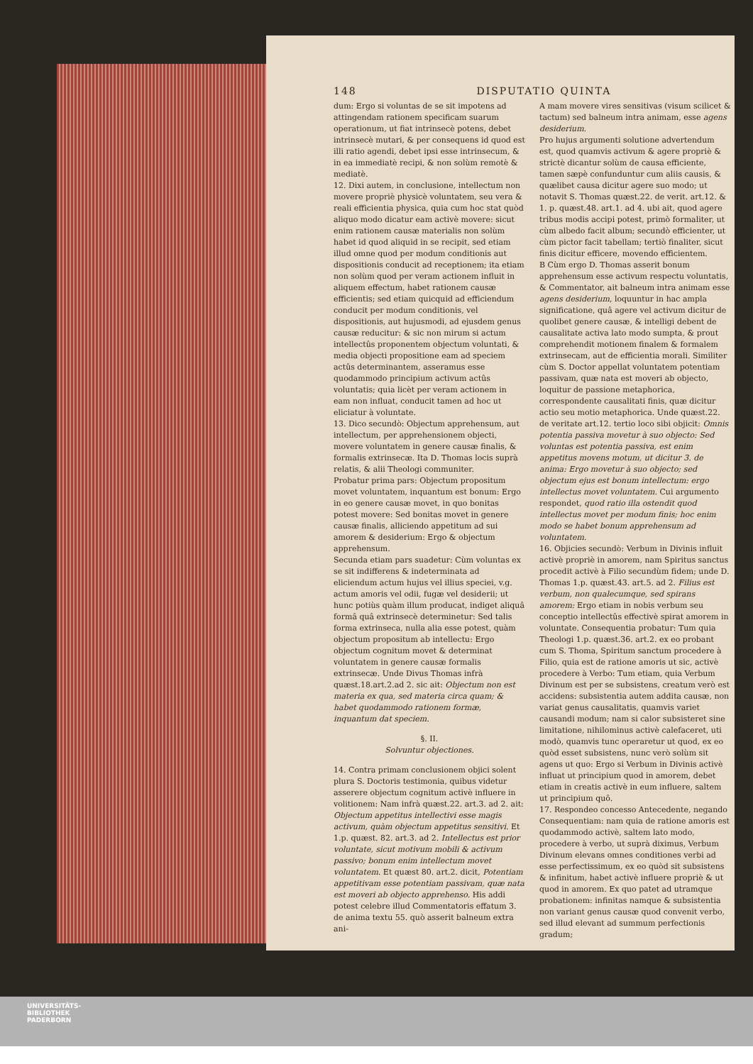148 DISPUTATIO QUINTA
dum: Ergo si voluntas de se sit impotens ad attingendam rationem specificam suarum operationum, ut fiat intrinsecè potens, debet intrinsecè mutari, & per consequens id quod est illi ratio agendi, debet ipsi esse intrinsecum, & in ea immediatè recipi, & non solùm remotè & mediatè.
12. Dixi autem, in conclusione, intellectum non movere propriè physicè voluntatem, seu vera & reali efficientia physica, quia cum hoc stat quòd aliquo modo dicatur eam activè movere: sicut enim rationem causæ materialis non solùm habet id quod aliquid in se recipit, sed etiam illud omne quod per modum conditionis aut dispositionis conducit ad receptionem; ita etiam non solùm quod per veram actionem influit in aliquem effectum, habet rationem causæ efficientis; sed etiam quicquid ad efficiendum conducit per modum conditionis, vel dispositionis, aut hujusmodi, ad ejusdem genus causæ reducitur: & sic non mirum si actum intellectûs proponentem objectum voluntati, & media objecti propositione eam ad speciem actûs determinantem, asseramus esse quodammodo principium activum actûs voluntatis; quia licèt per veram actionem in eam non influat, conducit tamen ad hoc ut eliciatur à voluntate.
13. Dico secundò: Objectum apprehensum, aut intellectum, per apprehensionem objecti, movere voluntatem in genere causæ finalis, & formalis extrinsecæ. Ita D. Thomas locis suprà relatis, & alii Theologi communiter.
Probatur prima pars: Objectum propositum movet voluntatem, inquantum est bonum: Ergo in eo genere causæ movet, in quo bonitas potest movere: Sed bonitas movet in genere causæ finalis, alliciendo appetitum ad sui amorem & desiderium: Ergo & objectum apprehensum.
Secunda etiam pars suadetur: Cùm voluntas ex se sit indifferens & indeterminata ad eliciendum actum hujus vel illius speciei, v.g. actum amoris vel odii, fugæ vel desiderii; ut hunc potiùs quàm illum producat, indiget aliquâ formâ quâ extrinsecè determinetur: Sed talis forma extrinseca, nulla alia esse potest, quàm objectum propositum ab intellectu: Ergo objectum cognitum movet & determinat voluntatem in genere causæ formalis extrinsecæ. Unde Divus Thomas infrà quæst.18.art.2.ad 2. sic ait: Objectum non est materia ex qua, sed materia circa quam; & habet quodammodo rationem formæ, inquantum dat speciem.
§. II.
Solvuntur objectiones.
14. Contra primam conclusionem objici solent plura S. Doctoris testimonia, quibus videtur asserere objectum cognitum activè influere in volitionem: Nam infrà quæst.22. art.3. ad 2. ait: Objectum appetitus intellectivi esse magis activum, quàm objectum appetitus sensitivi. Et 1.p. quæst. 82. art.3. ad 2. Intellectus est prior voluntate, sicut motivum mobili & activum passivo; bonum enim intellectum movet voluntatem. Et quæst 80. art.2. dicit, Potentiam appetitivam esse potentiam passivam, quæ nata est moveri ab objecto apprehenso. His addi potest celebre illud Commentatoris effatum 3. de anima textu 55. quò asserit balneum extra ani-
A mam movere vires sensitivas (visum scilicet & tactum) sed balneum intra animam, esse agens desiderium.
Pro hujus argumenti solutione advertendum est, quod quamvis activum & agere propriè & strictè dicantur solùm de causa efficiente, tamen sæpè confunduntur cum aliis causis, & quælibet causa dicitur agere suo modo; ut notavit S. Thomas quæst.22. de verit. art.12. & 1. p. quæst.48. art.1. ad 4. ubi ait, quod agere tribus modis accipi potest, primò formaliter, ut cùm albedo facit album; secundò efficienter, ut cùm pictor facit tabellam; tertiò finaliter, sicut finis dicitur efficere, movendo efficientem.
B Cùm ergo D. Thomas asserit bonum apprehensum esse activum respectu voluntatis, & Commentator, ait balneum intra animam esse agens desiderium, loquuntur in hac ampla significatione, quâ agere vel activum dicitur de quolibet genere causæ, & intelligi debent de causalitate activa lato modo sumpta, & prout comprehendit motionem finalem & formalem extrinsecam, aut de efficientia morali. Similiter cùm S. Doctor appellat voluntatem potentiam passivam, quæ nata est moveri ab objecto, loquitur de passione metaphorica, correspondente causalitati finis, quæ dicitur actio seu motio metaphorica. Unde quæst.22. de veritate art.12. tertio loco sibi objicit: Omnis potentia passiva movetur à suo objecto: Sed voluntas est potentia passiva, est enim appetitus movens motum, ut dicitur 3. de anima: Ergo movetur à suo objecto; sed objectum ejus est bonum intellectum: ergo intellectus movet voluntatem. Cui argumento respondet, quod ratio illa ostendit quod intellectus movet per modum finis; hoc enim modo se habet bonum apprehensum ad voluntatem.
16. Objicies secundò: Verbum in Divinis influit activè propriè in amorem, nam Spiritus sanctus procedit activè à Filio secundùm fidem; unde D. Thomas 1.p. quæst.43. art.5. ad 2. Filius est verbum, non qualecumque, sed spirans amorem: Ergo etiam in nobis verbum seu conceptio intellectûs effectivè spirat amorem in voluntate. Consequentia probatur: Tum quia Theologi 1.p. quæst.36. art.2. ex eo probant cum S. Thoma, Spiritum sanctum procedere à Filio, quia est de ratione amoris ut sic, activè procedere à Verbo: Tum etiam, quia Verbum Divinum est per se subsistens, creatum verò est accidens: subsistentia autem addita causæ, non variat genus causalitatis, quamvis variet causandi modum; nam si calor subsisteret sine limitatione, nihilominus activè calefaceret, uti modò, quamvis tunc operaretur ut quod, ex eo quòd esset subsistens, nunc verò solùm sit agens ut quo: Ergo si Verbum in Divinis activè influat ut principium quod in amorem, debet etiam in creatis activè in eum influere, saltem ut principium quô.
17. Respondeo concesso Antecedente, negando Consequentiam: nam quia de ratione amoris est quodammodo activè, saltem lato modo, procedere à verbo, ut suprà diximus, Verbum Divinum elevans omnes conditiones verbi ad esse perfectissimum, ex eo quòd sit subsistens & infinitum, habet activè influere propriè & ut quod in amorem. Ex quo patet ad utramque probationem: infinitas namque & subsistentia non variant genus causæ quod convenit verbo, sed illud elevant ad summum perfectionis gradum;
UNIVERSITÄTS-
BIBLIOTHEK
PADERBORN